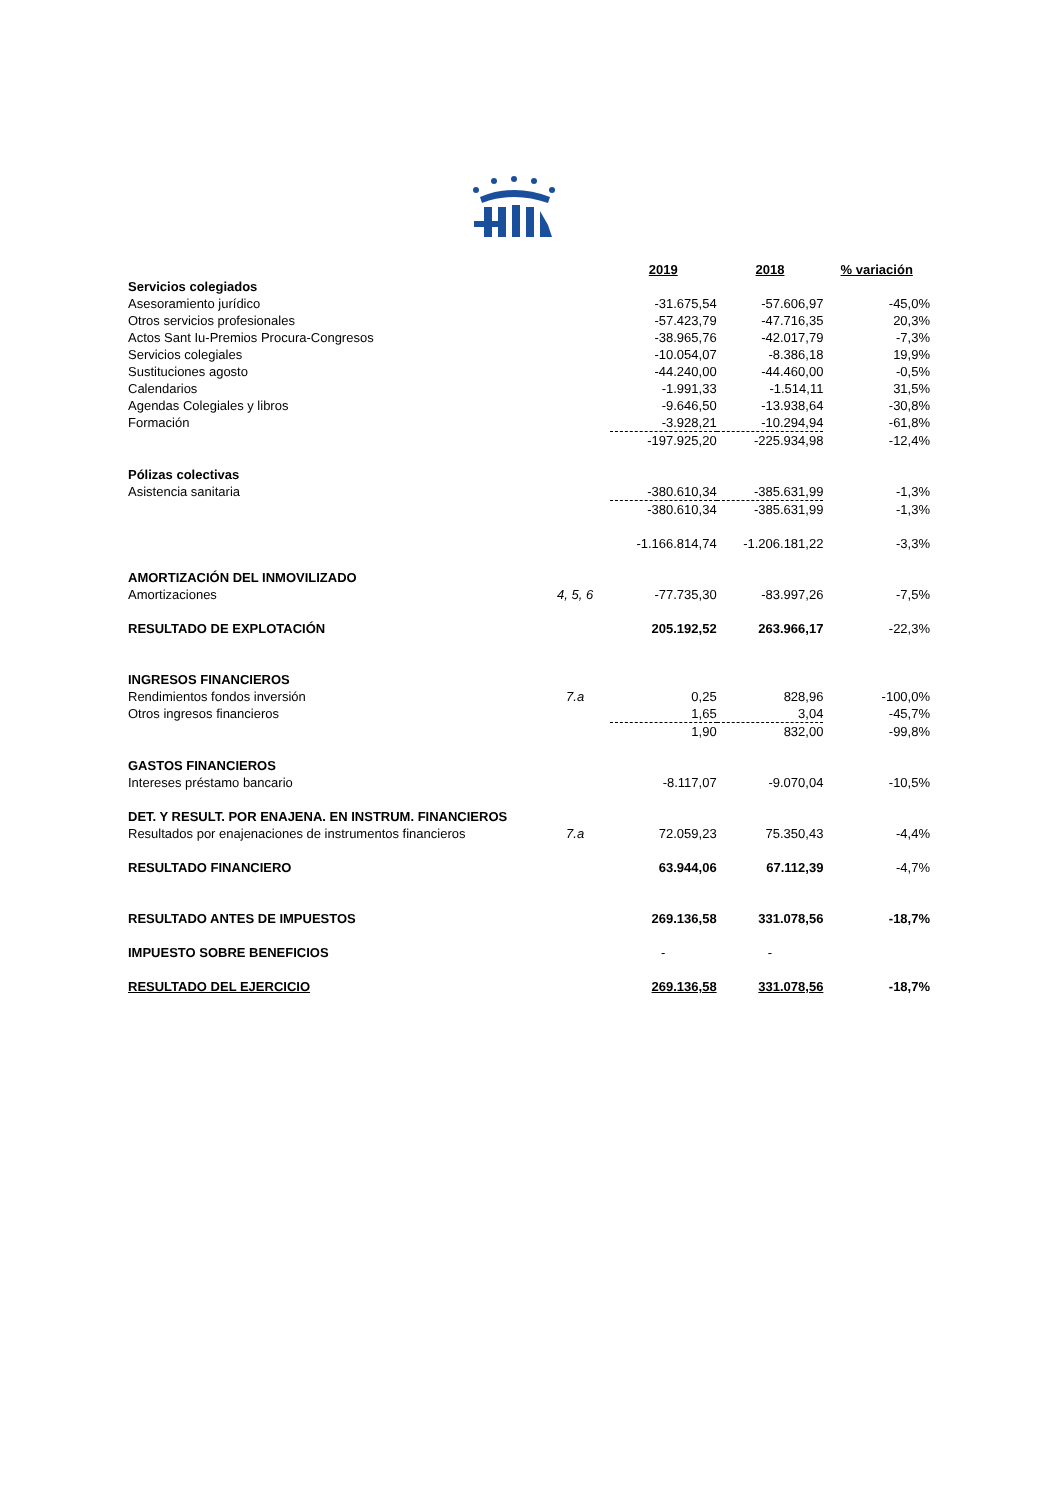| | | 2019 | 2018 | % variación |
| Servicios colegiados | | | | |
| Asesoramiento jurídico | | -31.675,54 | -57.606,97 | -45,0% |
| Otros servicios profesionales | | -57.423,79 | -47.716,35 | 20,3% |
| Actos Sant Iu-Premios Procura-Congresos | | -38.965,76 | -42.017,79 | -7,3% |
| Servicios colegiales | | -10.054,07 | -8.386,18 | 19,9% |
| Sustituciones agosto | | -44.240,00 | -44.460,00 | -0,5% |
| Calendarios | | -1.991,33 | -1.514,11 | 31,5% |
| Agendas Colegiales y libros | | -9.646,50 | -13.938,64 | -30,8% |
| Formación | | -3.928,21 | -10.294,94 | -61,8% |
| | | -197.925,20 | -225.934,98 | -12,4% |
| Pólizas colectivas | | | | |
| Asistencia sanitaria | | -380.610,34 | -385.631,99 | -1,3% |
| | | -380.610,34 | -385.631,99 | -1,3% |
| | | -1.166.814,74 | -1.206.181,22 | -3,3% |
| AMORTIZACIÓN DEL INMOVILIZADO | | | | |
| Amortizaciones | 4, 5, 6 | -77.735,30 | -83.997,26 | -7,5% |
| RESULTADO DE EXPLOTACIÓN | | 205.192,52 | 263.966,17 | -22,3% |
| INGRESOS FINANCIEROS | | | | |
| Rendimientos fondos inversión | 7.a | 0,25 | 828,96 | -100,0% |
| Otros ingresos financieros | | 1,65 | 3,04 | -45,7% |
| | | 1,90 | 832,00 | -99,8% |
| GASTOS FINANCIEROS | | | | |
| Intereses préstamo bancario | | -8.117,07 | -9.070,04 | -10,5% |
| DET. Y RESULT. POR ENAJENA. EN INSTRUM. FINANCIEROS | | | | |
| Resultados por enajenaciones de instrumentos financieros | 7.a | 72.059,23 | 75.350,43 | -4,4% |
| RESULTADO FINANCIERO | | 63.944,06 | 67.112,39 | -4,7% |
| RESULTADO ANTES DE IMPUESTOS | | 269.136,58 | 331.078,56 | -18,7% |
| IMPUESTO SOBRE BENEFICIOS | | - | - | |
| RESULTADO DEL EJERCICIO | | 269.136,58 | 331.078,56 | -18,7% |